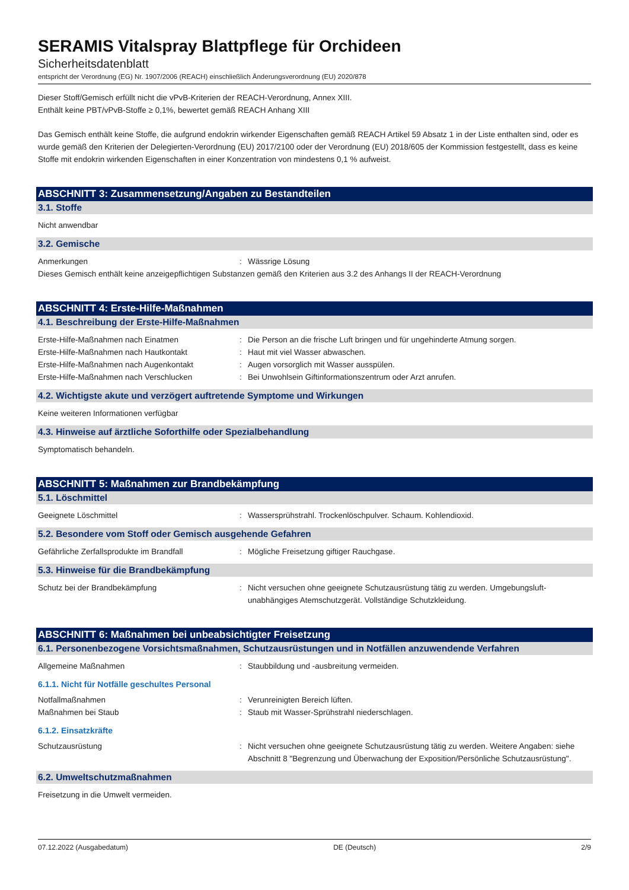SERAMIS Vitalspray Blattpflege für Orchideen
Sicherheitsdatenblatt
entspricht der Verordnung (EG) Nr. 1907/2006 (REACH) einschließlich Änderungsverordnung (EU) 2020/878
Dieser Stoff/Gemisch erfüllt nicht die vPvB-Kriterien der REACH-Verordnung, Annex XIII.
Enthält keine PBT/vPvB-Stoffe ≥ 0,1%, bewertet gemäß REACH Anhang XIII
Das Gemisch enthält keine Stoffe, die aufgrund endokrin wirkender Eigenschaften gemäß REACH Artikel 59 Absatz 1 in der Liste enthalten sind, oder es wurde gemäß den Kriterien der Delegierten-Verordnung (EU) 2017/2100 oder der Verordnung (EU) 2018/605 der Kommission festgestellt, dass es keine Stoffe mit endokrin wirkenden Eigenschaften in einer Konzentration von mindestens 0,1 % aufweist.
ABSCHNITT 3: Zusammensetzung/Angaben zu Bestandteilen
3.1. Stoffe
Nicht anwendbar
3.2. Gemische
Anmerkungen : Wässrige Lösung
Dieses Gemisch enthält keine anzeigepflichtigen Substanzen gemäß den Kriterien aus 3.2 des Anhangs II der REACH-Verordnung
ABSCHNITT 4: Erste-Hilfe-Maßnahmen
4.1. Beschreibung der Erste-Hilfe-Maßnahmen
Erste-Hilfe-Maßnahmen nach Einatmen : Die Person an die frische Luft bringen und für ungehinderte Atmung sorgen.
Erste-Hilfe-Maßnahmen nach Hautkontakt : Haut mit viel Wasser abwaschen.
Erste-Hilfe-Maßnahmen nach Augenkontakt : Augen vorsorglich mit Wasser ausspülen.
Erste-Hilfe-Maßnahmen nach Verschlucken : Bei Unwohlsein Giftinformationszentrum oder Arzt anrufen.
4.2. Wichtigste akute und verzögert auftretende Symptome und Wirkungen
Keine weiteren Informationen verfügbar
4.3. Hinweise auf ärztliche Soforthilfe oder Spezialbehandlung
Symptomatisch behandeln.
ABSCHNITT 5: Maßnahmen zur Brandbekämpfung
5.1. Löschmittel
Geeignete Löschmittel : Wassersprühstrahl. Trockenlöschpulver. Schaum. Kohlendioxid.
5.2. Besondere vom Stoff oder Gemisch ausgehende Gefahren
Gefährliche Zerfallsprodukte im Brandfall : Mögliche Freisetzung giftiger Rauchgase.
5.3. Hinweise für die Brandbekämpfung
Schutz bei der Brandbekämpfung : Nicht versuchen ohne geeignete Schutzausrüstung tätig zu werden. Umgebungsluft-unabhängiges Atemschutzgerät. Vollständige Schutzkleidung.
ABSCHNITT 6: Maßnahmen bei unbeabsichtigter Freisetzung
6.1. Personenbezogene Vorsichtsmaßnahmen, Schutzausrüstungen und in Notfällen anzuwendende Verfahren
Allgemeine Maßnahmen : Staubbildung und -ausbreitung vermeiden.
6.1.1. Nicht für Notfälle geschultes Personal
Notfallmaßnahmen : Verunreinigten Bereich lüften.
Maßnahmen bei Staub : Staub mit Wasser-Sprühstrahl niederschlagen.
6.1.2. Einsatzkräfte
Schutzausrüstung : Nicht versuchen ohne geeignete Schutzausrüstung tätig zu werden. Weitere Angaben: siehe Abschnitt 8 "Begrenzung und Überwachung der Exposition/Persönliche Schutzausrüstung".
6.2. Umweltschutzmaßnahmen
Freisetzung in die Umwelt vermeiden.
07.12.2022 (Ausgabedatum) DE (Deutsch) 2/9